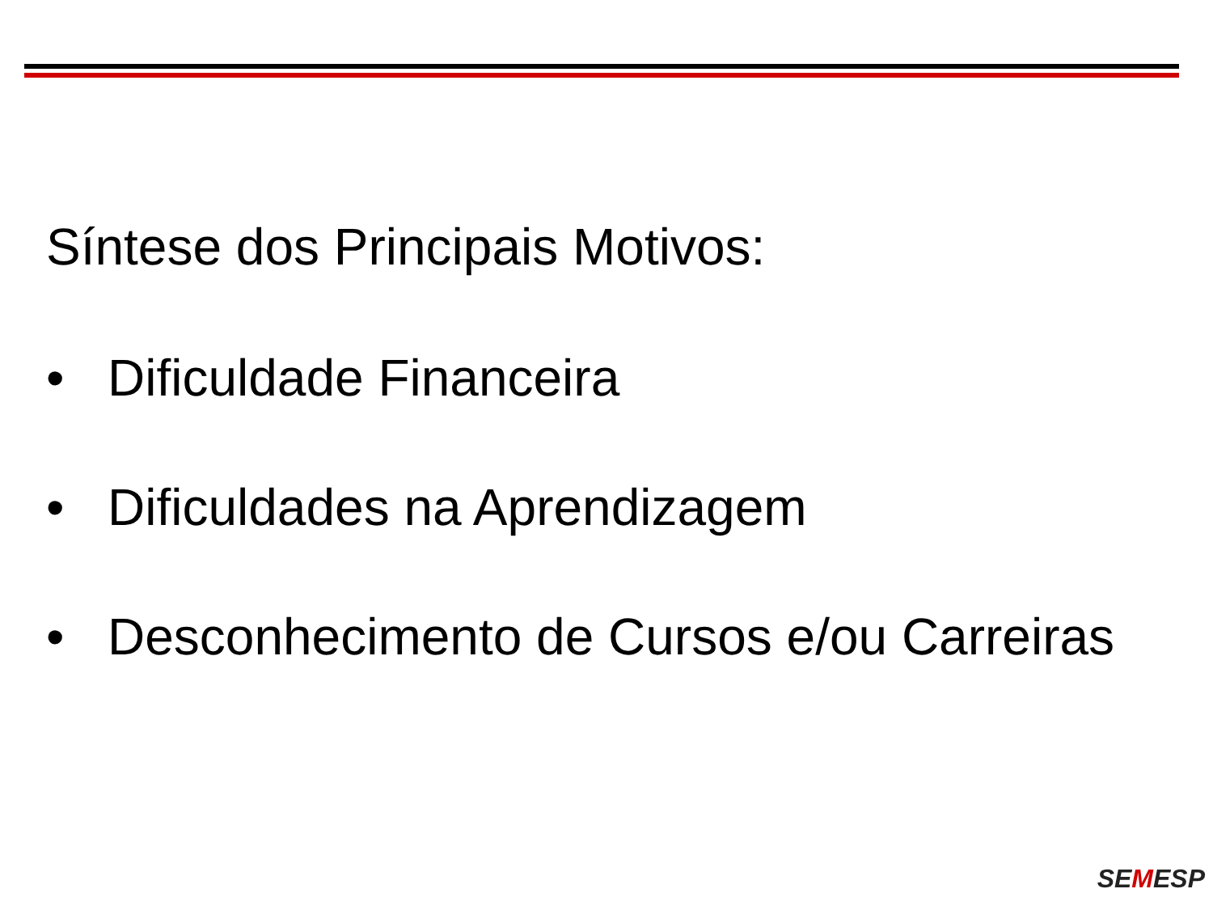Síntese dos Principais Motivos:
• Dificuldade Financeira
• Dificuldades na Aprendizagem
• Desconhecimento de Cursos e/ou Carreiras
SEMESP